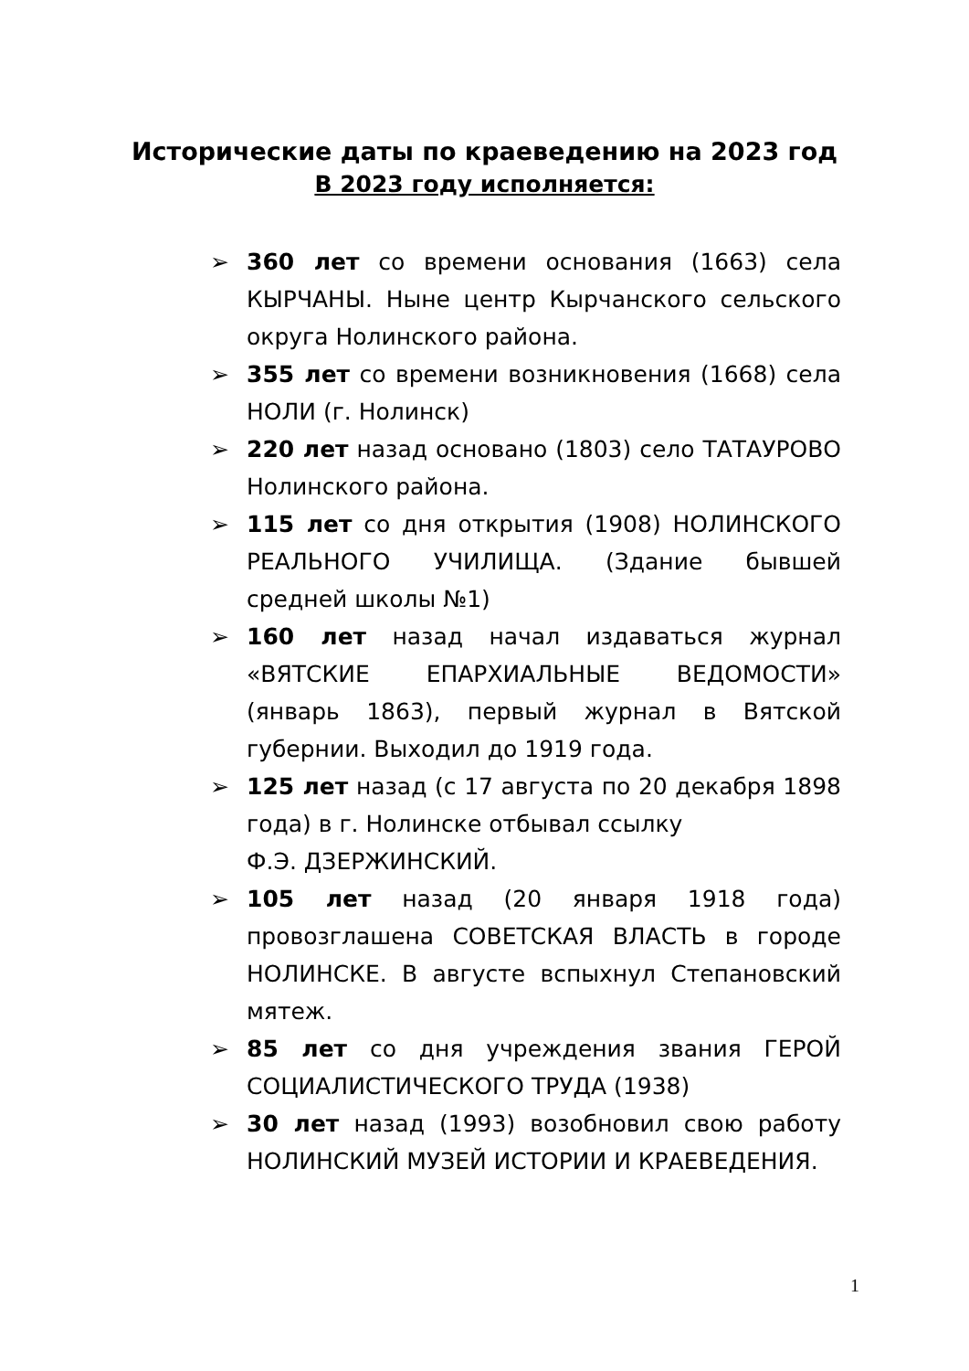Исторические даты по краеведению на 2023 год
В 2023 году исполняется:
➢ 360 лет со времени основания (1663) села КЫРЧАНЫ. Ныне центр Кырчанского сельского округа Нолинского района.
➢ 355 лет со времени возникновения (1668) села НОЛИ (г. Нолинск)
➢ 220 лет назад основано (1803) село ТАТАУРОВО Нолинского района.
➢ 115 лет со дня открытия (1908) НОЛИНСКОГО РЕАЛЬНОГО УЧИЛИЩА. (Здание бывшей средней школы №1)
➢ 160 лет назад начал издаваться журнал «ВЯТСКИЕ ЕПАРХИАЛЬНЫЕ ВЕДОМОСТИ» (январь 1863), первый журнал в Вятской губернии. Выходил до 1919 года.
➢ 125 лет назад (с 17 августа по 20 декабря 1898 года) в г. Нолинске отбывал ссылку
Ф.Э. ДЗЕРЖИНСКИЙ.
➢ 105 лет назад (20 января 1918 года) провозглашена СОВЕТСКАЯ ВЛАСТЬ в городе НОЛИНСКЕ. В августе вспыхнул Степановский мятеж.
➢ 85 лет со дня учреждения звания ГЕРОЙ СОЦИАЛИСТИЧЕСКОГО ТРУДА (1938)
➢ 30 лет назад (1993) возобновил свою работу НОЛИНСКИЙ МУЗЕЙ ИСТОРИИ И КРАЕВЕДЕНИЯ.
1